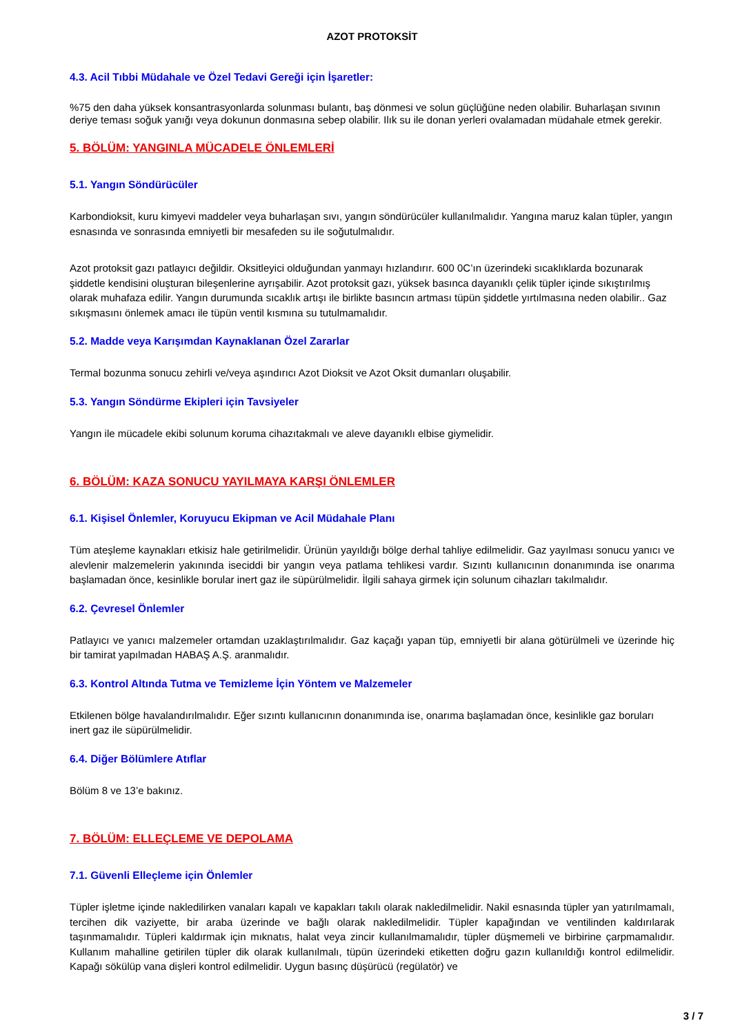AZOT PROTOKSİT
4.3. Acil Tıbbi Müdahale ve Özel Tedavi Gereği için İşaretler:
%75 den daha yüksek konsantrasyonlarda solunması bulantı, baş dönmesi ve solun güçlüğüne neden olabilir. Buharlaşan sıvının deriye teması soğuk yanığı veya dokunun donmasına sebep olabilir. Ilık su ile donan yerleri ovalamadan müdahale etmek gerekir.
5. BÖLÜM: YANGINLA MÜCADELE ÖNLEMLERİ
5.1. Yangın Söndürücüler
Karbondioksit, kuru kimyevi maddeler veya buharlaşan sıvı, yangın söndürücüler kullanılmalıdır. Yangına maruz kalan tüpler, yangın esnasında ve sonrasında emniyetli bir mesafeden su ile soğutulmalıdır.
Azot protoksit gazı patlayıcı değildir. Oksitleyici olduğundan yanmayı hızlandırır. 600 0C’ın üzerindeki sıcaklıklarda bozunarak şiddetle kendisini oluşturan bileşenlerine ayrışabilir. Azot protoksit gazı, yüksek basınca dayanıklı çelik tüpler içinde sıkıştırılmış olarak muhafaza edilir. Yangın durumunda sıcaklık artışı ile birlikte basıncın artması tüpün şiddetle yırtılmasına neden olabilir.. Gaz sıkışmasını önlemek amacı ile tüpün ventil kısmına su tutulmamalıdır.
5.2. Madde veya Karışımdan Kaynaklanan Özel Zararlar
Termal bozunma sonucu zehirli ve/veya aşındırıcı Azot Dioksit ve Azot Oksit dumanları oluşabilir.
5.3. Yangın Söndürme Ekipleri için Tavsiyeler
Yangın ile mücadele ekibi solunum koruma cihazıtakmalı ve aleve dayanıklı elbise giymelidir.
6. BÖLÜM: KAZA SONUCU YAYILMAYA KARŞI ÖNLEMLER
6.1. Kişisel Önlemler, Koruyucu Ekipman ve Acil Müdahale Planı
Tüm ateşleme kaynakları etkisiz hale getirilmelidir. Ürünün yayıldığı bölge derhal tahliye edilmelidir. Gaz yayılması sonucu yanıcı ve alevlenir malzemelerin yakınında iseciddi bir yangın veya patlama tehlikesi vardır. Sızıntı kullanıcının donanımında ise onarıma başlamadan önce, kesinlikle borular inert gaz ile süpürülmelidir. İlgili sahaya girmek için solunum cihazları takılmalıdır.
6.2. Çevresel Önlemler
Patlayıcı ve yanıcı malzemeler ortamdan uzaklaştırılmalıdır. Gaz kaçağı yapan tüp, emniyetli bir alana götürülmeli ve üzerinde hiç bir tamirat yapılmadan HABAŞ A.Ş. aranmalıdır.
6.3. Kontrol Altında Tutma ve Temizleme İçin Yöntem ve Malzemeler
Etkilenen bölge havalandırılmalıdır. Eğer sızıntı kullanıcının donanımında ise, onarıma başlamadan önce, kesinlikle gaz boruları inert gaz ile süpürülmelidir.
6.4. Diğer Bölümlere Atıflar
Bölüm 8 ve 13’e bakınız.
7. BÖLÜM: ELLEÇLEME VE DEPOLAMA
7.1. Güvenli Elleçleme için Önlemler
Tüpler işletme içinde nakledilirken vanaları kapalı ve kapakları takılı olarak nakledilmelidir. Nakil esnasında tüpler yan yatırılmamalı, tercihen dik vaziyette, bir araba üzerinde ve bağlı olarak nakledilmelidir. Tüpler kapağından ve ventilinden kaldırılarak taşınmamalıdır. Tüpleri kaldırmak için mıknatıs, halat veya zincir kullanılmamalıdır, tüpler düşmemeli ve birbirine çarpmamalıdır. Kullanım mahalline getirilen tüpler dik olarak kullanılmalı, tüpün üzerindeki etiketten doğru gazın kullanıldığı kontrol edilmelidir. Kapağı sökülüp vana dişleri kontrol edilmelidir. Uygun basınç düşürücü (regülatör) ve
3 / 7